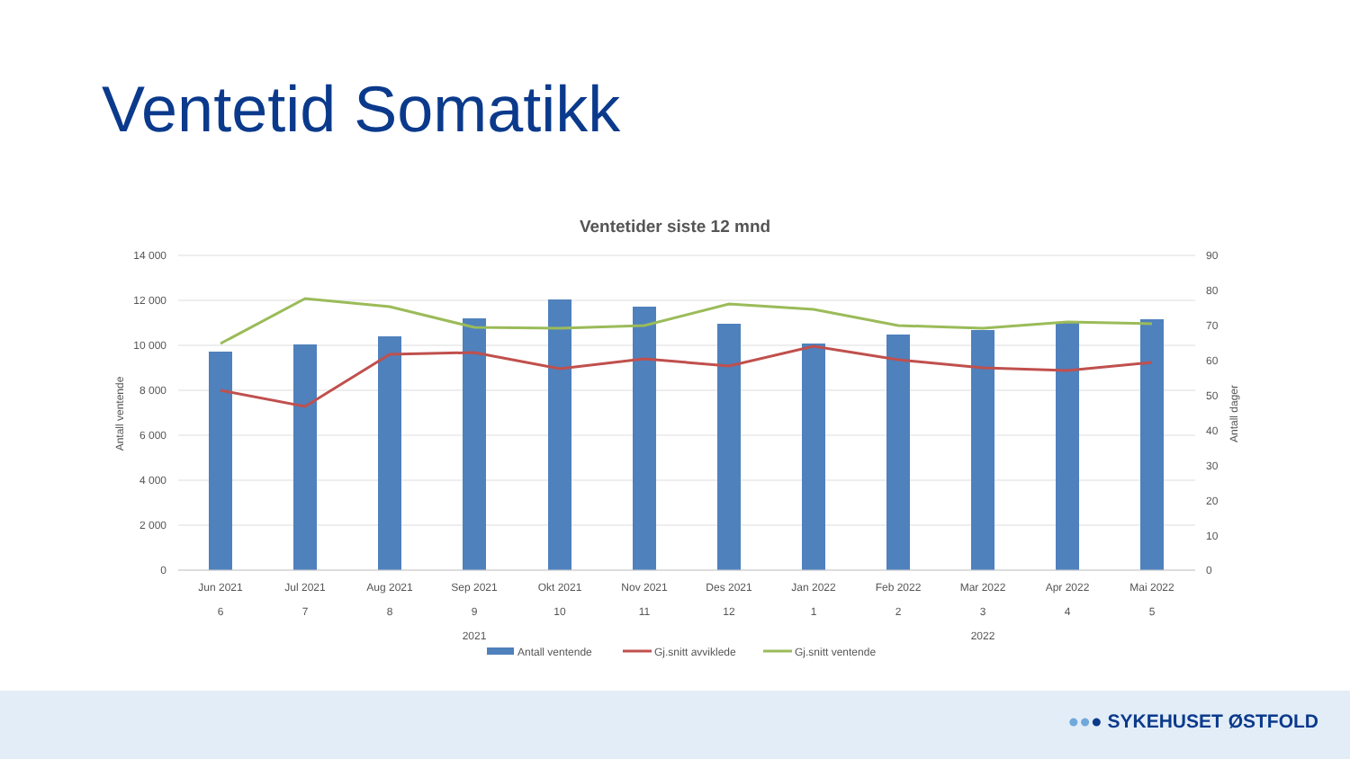Ventetid Somatikk
Ventetider siste 12 mnd
14 000
12 000
10 000
8 000
6 000
4 000
2 000
0
90
80
70
60
50
40
30
20
10
0
Antall ventende
Antall dager
Jun 2021
Jul 2021
Aug 2021
Sep 2021
Okt 2021
Nov 2021
Des 2021
Jan 2022
Feb 2022
Mar 2022
Apr 2022
Mai 2022
6
7
8
9
10
11
12
1
2
3
4
5
2021
2022
Antall ventende
Gj.snitt avviklede
Gj.snitt ventende
●●● SYKEHUSET ØSTFOLD